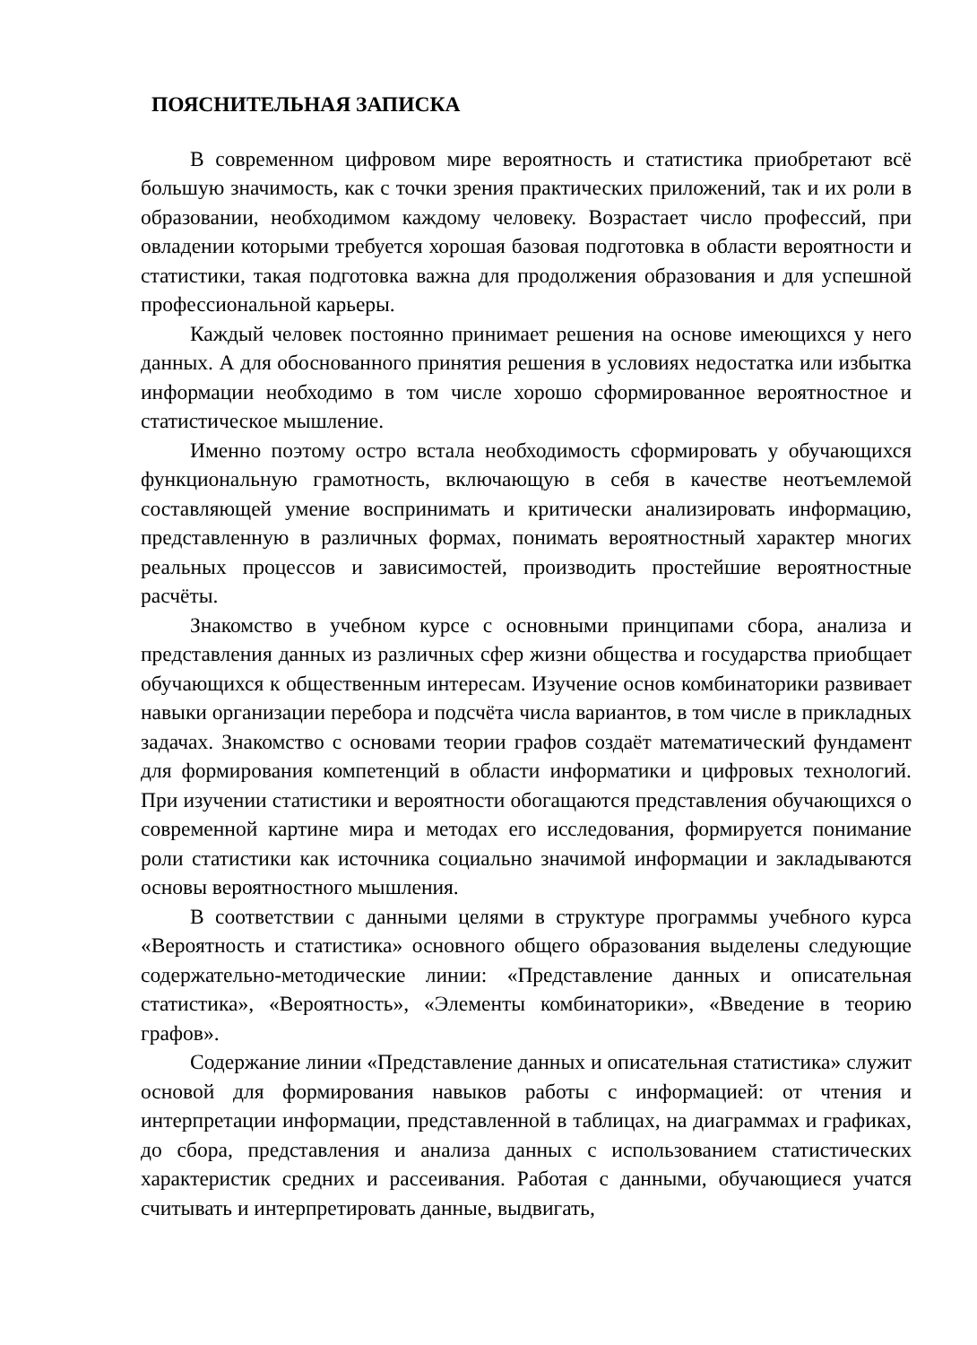ПОЯСНИТЕЛЬНАЯ ЗАПИСКА
В современном цифровом мире вероятность и статистика приобретают всё большую значимость, как с точки зрения практических приложений, так и их роли в образовании, необходимом каждому человеку. Возрастает число профессий, при овладении которыми требуется хорошая базовая подготовка в области вероятности и статистики, такая подготовка важна для продолжения образования и для успешной профессиональной карьеры.
Каждый человек постоянно принимает решения на основе имеющихся у него данных. А для обоснованного принятия решения в условиях недостатка или избытка информации необходимо в том числе хорошо сформированное вероятностное и статистическое мышление.
Именно поэтому остро встала необходимость сформировать у обучающихся функциональную грамотность, включающую в себя в качестве неотъемлемой составляющей умение воспринимать и критически анализировать информацию, представленную в различных формах, понимать вероятностный характер многих реальных процессов и зависимостей, производить простейшие вероятностные расчёты.
Знакомство в учебном курсе с основными принципами сбора, анализа и представления данных из различных сфер жизни общества и государства приобщает обучающихся к общественным интересам. Изучение основ комбинаторики развивает навыки организации перебора и подсчёта числа вариантов, в том числе в прикладных задачах. Знакомство с основами теории графов создаёт математический фундамент для формирования компетенций в области информатики и цифровых технологий. При изучении статистики и вероятности обогащаются представления обучающихся о современной картине мира и методах его исследования, формируется понимание роли статистики как источника социально значимой информации и закладываются основы вероятностного мышления.
В соответствии с данными целями в структуре программы учебного курса «Вероятность и статистика» основного общего образования выделены следующие содержательно-методические линии: «Представление данных и описательная статистика», «Вероятность», «Элементы комбинаторики», «Введение в теорию графов».
Содержание линии «Представление данных и описательная статистика» служит основой для формирования навыков работы с информацией: от чтения и интерпретации информации, представленной в таблицах, на диаграммах и графиках, до сбора, представления и анализа данных с использованием статистических характеристик средних и рассеивания. Работая с данными, обучающиеся учатся считывать и интерпретировать данные, выдвигать,